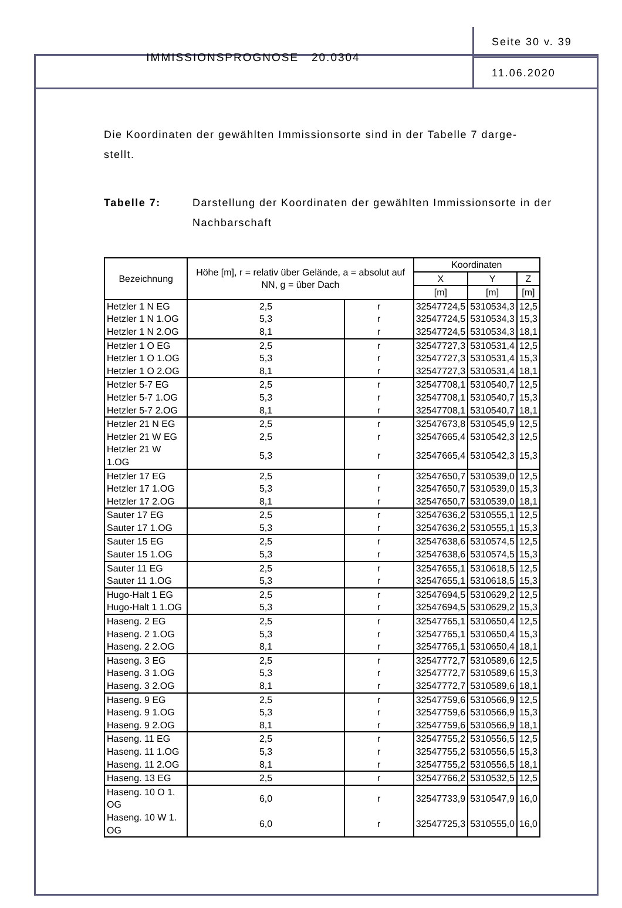IMMISSIONSPROGNOSE 20.0304
Seite 30 v. 39
11.06.2020
Die Koordinaten der gewählten Immissionsorte sind in der Tabelle 7 darge-
stellt.
Tabelle 7: Darstellung der Koordinaten der gewählten Immissionsorte in der Nachbarschaft
| Bezeichnung | Höhe [m], r = relativ über Gelände, a = absolut auf NN, g = über Dach | | Koordinaten | | |
| --- | --- | --- | --- | --- | --- |
| | | | X | Y | Z |
| | | | [m] | [m] | [m] |
| Hetzler 1 N EG | 2,5 | r | 32547724,5 | 5310534,3 | 12,5 |
| Hetzler 1 N 1.OG | 5,3 | r | 32547724,5 | 5310534,3 | 15,3 |
| Hetzler 1 N 2.OG | 8,1 | r | 32547724,5 | 5310534,3 | 18,1 |
| Hetzler 1 O EG | 2,5 | r | 32547727,3 | 5310531,4 | 12,5 |
| Hetzler 1 O 1.OG | 5,3 | r | 32547727,3 | 5310531,4 | 15,3 |
| Hetzler 1 O 2.OG | 8,1 | r | 32547727,3 | 5310531,4 | 18,1 |
| Hetzler 5-7 EG | 2,5 | r | 32547708,1 | 5310540,7 | 12,5 |
| Hetzler 5-7 1.OG | 5,3 | r | 32547708,1 | 5310540,7 | 15,3 |
| Hetzler 5-7 2.OG | 8,1 | r | 32547708,1 | 5310540,7 | 18,1 |
| Hetzler 21 N EG | 2,5 | r | 32547673,8 | 5310545,9 | 12,5 |
| Hetzler 21 W EG | 2,5 | r | 32547665,4 | 5310542,3 | 12,5 |
| Hetzler 21 W 1.OG | 5,3 | r | 32547665,4 | 5310542,3 | 15,3 |
| Hetzler 17 EG | 2,5 | r | 32547650,7 | 5310539,0 | 12,5 |
| Hetzler 17 1.OG | 5,3 | r | 32547650,7 | 5310539,0 | 15,3 |
| Hetzler 17 2.OG | 8,1 | r | 32547650,7 | 5310539,0 | 18,1 |
| Sauter 17 EG | 2,5 | r | 32547636,2 | 5310555,1 | 12,5 |
| Sauter 17 1.OG | 5,3 | r | 32547636,2 | 5310555,1 | 15,3 |
| Sauter 15 EG | 2,5 | r | 32547638,6 | 5310574,5 | 12,5 |
| Sauter 15 1.OG | 5,3 | r | 32547638,6 | 5310574,5 | 15,3 |
| Sauter 11 EG | 2,5 | r | 32547655,1 | 5310618,5 | 12,5 |
| Sauter 11 1.OG | 5,3 | r | 32547655,1 | 5310618,5 | 15,3 |
| Hugo-Halt 1 EG | 2,5 | r | 32547694,5 | 5310629,2 | 12,5 |
| Hugo-Halt 1 1.OG | 5,3 | r | 32547694,5 | 5310629,2 | 15,3 |
| Haseng. 2 EG | 2,5 | r | 32547765,1 | 5310650,4 | 12,5 |
| Haseng. 2 1.OG | 5,3 | r | 32547765,1 | 5310650,4 | 15,3 |
| Haseng. 2 2.OG | 8,1 | r | 32547765,1 | 5310650,4 | 18,1 |
| Haseng. 3 EG | 2,5 | r | 32547772,7 | 5310589,6 | 12,5 |
| Haseng. 3 1.OG | 5,3 | r | 32547772,7 | 5310589,6 | 15,3 |
| Haseng. 3 2.OG | 8,1 | r | 32547772,7 | 5310589,6 | 18,1 |
| Haseng. 9 EG | 2,5 | r | 32547759,6 | 5310566,9 | 12,5 |
| Haseng. 9 1.OG | 5,3 | r | 32547759,6 | 5310566,9 | 15,3 |
| Haseng. 9 2.OG | 8,1 | r | 32547759,6 | 5310566,9 | 18,1 |
| Haseng. 11 EG | 2,5 | r | 32547755,2 | 5310556,5 | 12,5 |
| Haseng. 11 1.OG | 5,3 | r | 32547755,2 | 5310556,5 | 15,3 |
| Haseng. 11 2.OG | 8,1 | r | 32547755,2 | 5310556,5 | 18,1 |
| Haseng. 13 EG | 2,5 | r | 32547766,2 | 5310532,5 | 12,5 |
| Haseng. 10 O 1. OG | 6,0 | r | 32547733,9 | 5310547,9 | 16,0 |
| Haseng. 10 W 1. OG | 6,0 | r | 32547725,3 | 5310555,0 | 16,0 |